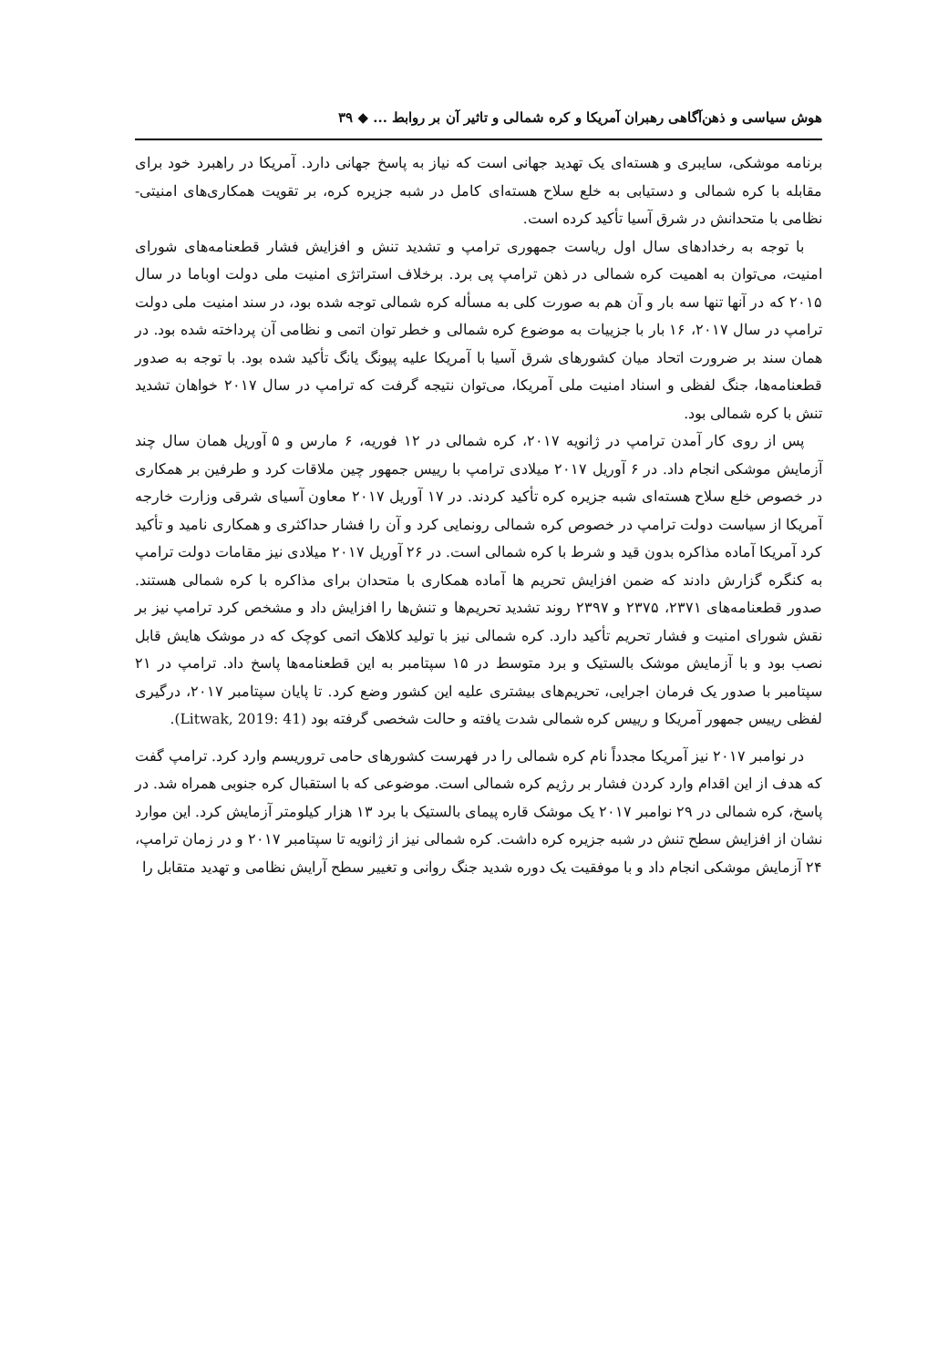هوش سیاسی و ذهن‌آگاهی رهبران آمریکا و کره شمالی و تاثیر آن بر روابط ... ◆ ۳۹
برنامه موشکی، سایبری و هسته‌ای یک تهدید جهانی است که نیاز به پاسخ جهانی دارد. آمریکا در راهبرد خود برای مقابله با کره شمالی و دستیابی به خلع سلاح هسته‌ای کامل در شبه جزیره کره، بر تقویت همکاری‌های امنیتی- نظامی با متحدانش در شرق آسیا تأکید کرده است.
با توجه به رخدادهای سال اول ریاست جمهوری ترامپ و تشدید تنش و افزایش فشار قطعنامه‌های شورای امنیت، می‌توان به اهمیت کره شمالی در ذهن ترامپ پی برد. برخلاف استراتژی امنیت ملی دولت اوباما در سال ۲۰۱۵ که در آنها تنها سه بار و آن هم به صورت کلی به مسأله کره شمالی توجه شده بود، در سند امنیت ملی دولت ترامپ در سال ۲۰۱۷، ۱۶ بار با جزییات به موضوع کره شمالی و خطر توان اتمی و نظامی آن پرداخته شده بود. در همان سند بر ضرورت اتحاد میان کشورهای شرق آسیا با آمریکا علیه پیونگ یانگ تأکید شده بود. با توجه به صدور قطعنامه‌ها، جنگ لفظی و اسناد امنیت ملی آمریکا، می‌توان نتیجه گرفت که ترامپ در سال ۲۰۱۷ خواهان تشدید تنش با کره شمالی بود.
پس از روی کار آمدن ترامپ در ژانویه ۲۰۱۷، کره شمالی در ۱۲ فوریه، ۶ مارس و ۵ آوریل همان سال چند آزمایش موشکی انجام داد. در ۶ آوریل ۲۰۱۷ میلادی ترامپ با رییس جمهور چین ملاقات کرد و طرفین بر همکاری در خصوص خلع سلاح هسته‌ای شبه جزیره کره تأکید کردند. در ۱۷ آوریل ۲۰۱۷ معاون آسیای شرقی وزارت خارجه آمریکا از سیاست دولت ترامپ در خصوص کره شمالی رونمایی کرد و آن را فشار حداکثری و همکاری نامید و تأکید کرد آمریکا آماده مذاکره بدون قید و شرط با کره شمالی است. در ۲۶ آوریل ۲۰۱۷ میلادی نیز مقامات دولت ترامپ به کنگره گزارش دادند که ضمن افزایش تحریم ها آماده همکاری با متحدان برای مذاکره با کره شمالی هستند. صدور قطعنامه‌های ۲۳۷۱، ۲۳۷۵ و ۲۳۹۷ روند تشدید تحریم‌ها و تنش‌ها را افزایش داد و مشخص کرد ترامپ نیز بر نقش شورای امنیت و فشار تحریم تأکید دارد. کره شمالی نیز با تولید کلاهک اتمی کوچک که در موشک هایش قابل نصب بود و با آزمایش موشک بالستیک و برد متوسط در ۱۵ سپتامبر به این قطعنامه‌ها پاسخ داد. ترامپ در ۲۱ سپتامبر با صدور یک فرمان اجرایی، تحریم‌های بیشتری علیه این کشور وضع کرد. تا پایان سپتامبر ۲۰۱۷، درگیری لفظی رییس جمهور آمریکا و رییس کره شمالی شدت یافته و حالت شخصی گرفته بود (Litwak, 2019: 41).
در نوامبر ۲۰۱۷ نیز آمریکا مجدداً نام کره شمالی را در فهرست کشورهای حامی تروریسم وارد کرد. ترامپ گفت که هدف از این اقدام وارد کردن فشار بر رژیم کره شمالی است. موضوعی که با استقبال کره جنوبی همراه شد. در پاسخ، کره شمالی در ۲۹ نوامبر ۲۰۱۷ یک موشک قاره پیمای بالستیک با برد ۱۳ هزار کیلومتر آزمایش کرد. این موارد نشان از افزایش سطح تنش در شبه جزیره کره داشت. کره شمالی نیز از ژانویه تا سپتامبر ۲۰۱۷ و در زمان ترامپ، ۲۴ آزمایش موشکی انجام داد و با موفقیت یک دوره شدید جنگ روانی و تغییر سطح آرایش نظامی و تهدید متقابل را